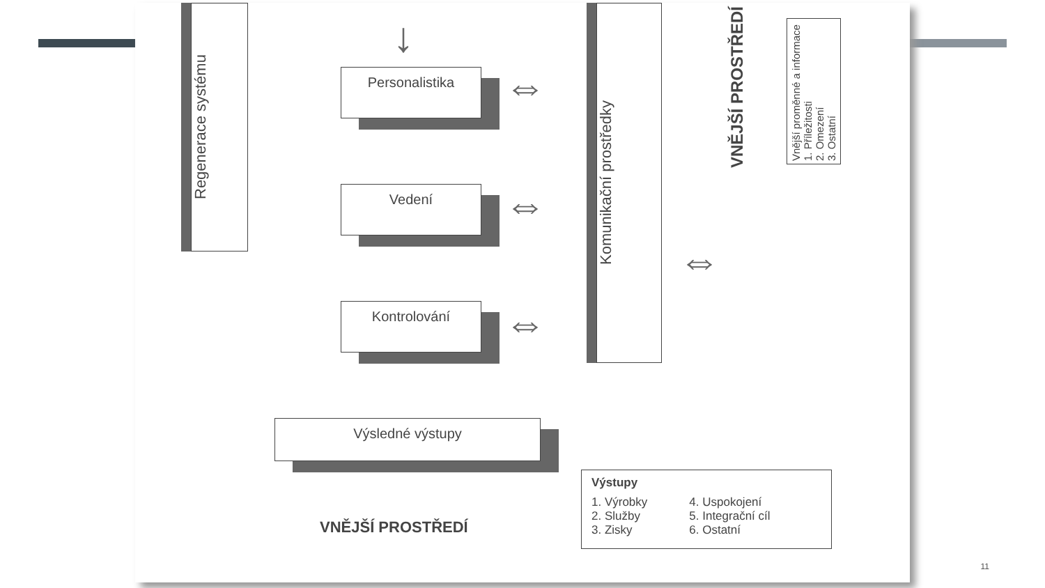Regenerace systému
Personalistika
Vedení
Kontrolování
Výsledné výstupy
↓
⇔
⇔
⇔
⇔
Komunikační prostředky
VNĚJŠÍ PROSTŘEDÍ
Vnější proměnné a informace
1. Příležitosti
2. Omezení
3. Ostatní
VNĚJŠÍ PROSTŘEDÍ
Výstupy
1. Výrobky
2. Služby
3. Zisky
4. Uspokojení
5. Integrační cíl
6. Ostatní
11